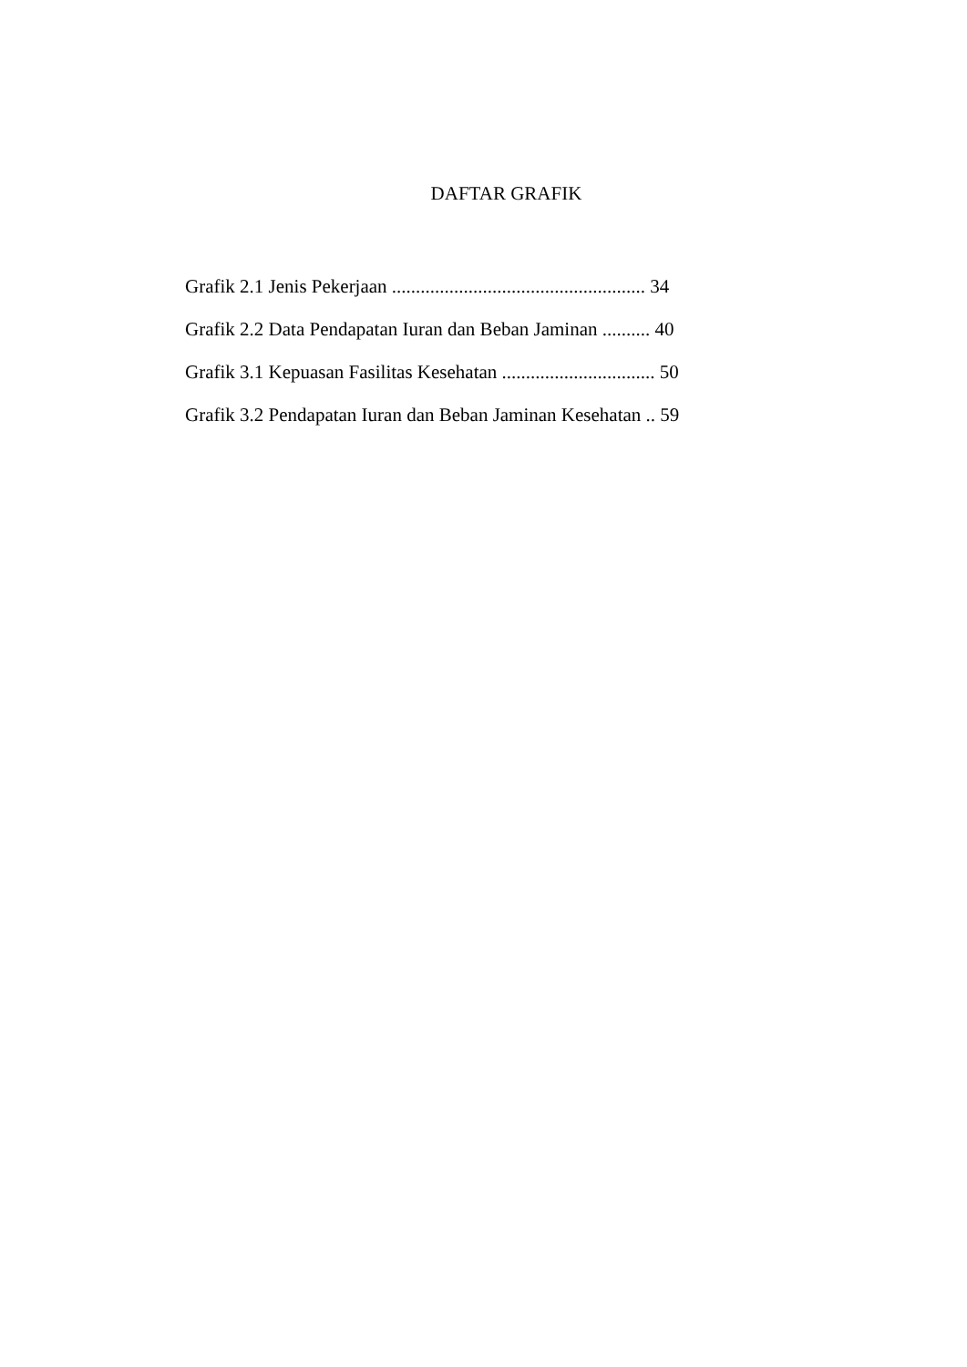DAFTAR GRAFIK
Grafik 2.1 Jenis Pekerjaan ..................................................... 34
Grafik 2.2 Data Pendapatan Iuran dan Beban Jaminan .......... 40
Grafik 3.1 Kepuasan Fasilitas Kesehatan ................................ 50
Grafik 3.2 Pendapatan Iuran dan Beban Jaminan Kesehatan .. 59